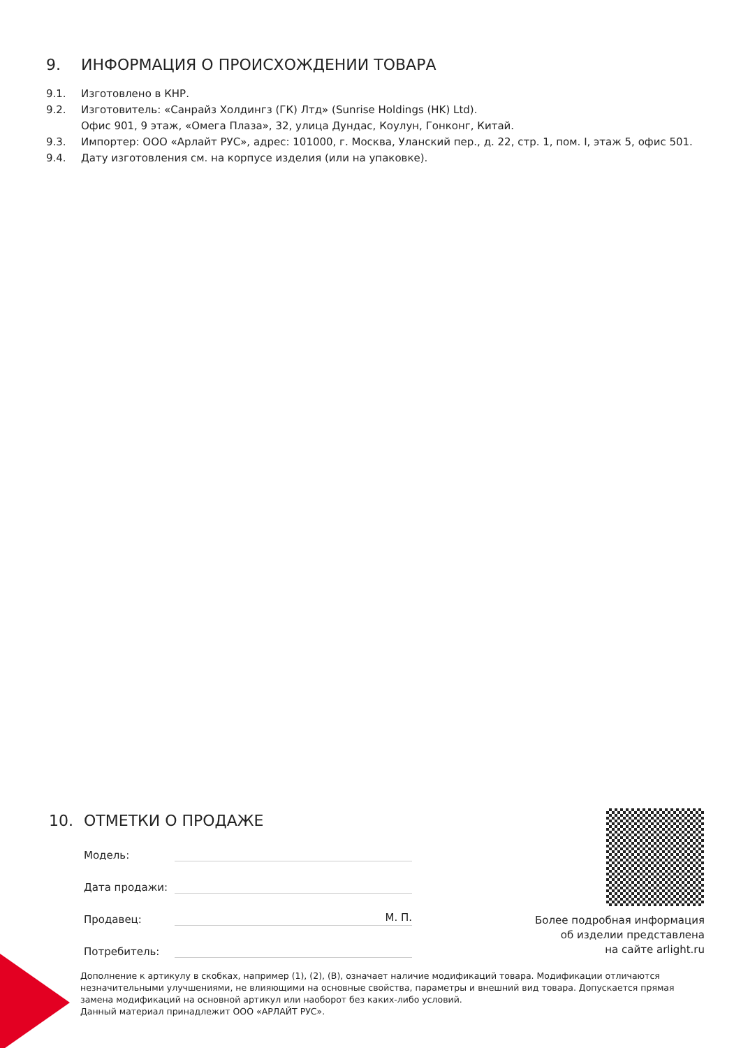9. ИНФОРМАЦИЯ О ПРОИСХОЖДЕНИИ ТОВАРА
9.1. Изготовлено в КНР.
9.2. Изготовитель: «Санрайз Холдингз (ГК) Лтд» (Sunrise Holdings (HK) Ltd).
Офис 901, 9 этаж, «Омега Плаза», 32, улица Дундас, Коулун, Гонконг, Китай.
9.3. Импортер: ООО «Арлайт РУС», адрес: 101000, г. Москва, Уланский пер., д. 22, стр. 1, пом. I, этаж 5, офис 501.
9.4. Дату изготовления см. на корпусе изделия (или на упаковке).
10. ОТМЕТКИ О ПРОДАЖЕ
Модель:
Дата продажи:
Продавец:
М. П.
Потребитель:
Более подробная информация
об изделии представлена
на сайте arlight.ru
Дополнение к артикулу в скобках, например (1), (2), (B), означает наличие модификаций товара. Модификации отличаются незначительными улучшениями, не влияющими на основные свойства, параметры и внешний вид товара. Допускается прямая замена модификаций на основной артикул или наоборот без каких-либо условий.
Данный материал принадлежит ООО «АРЛАЙТ РУС».